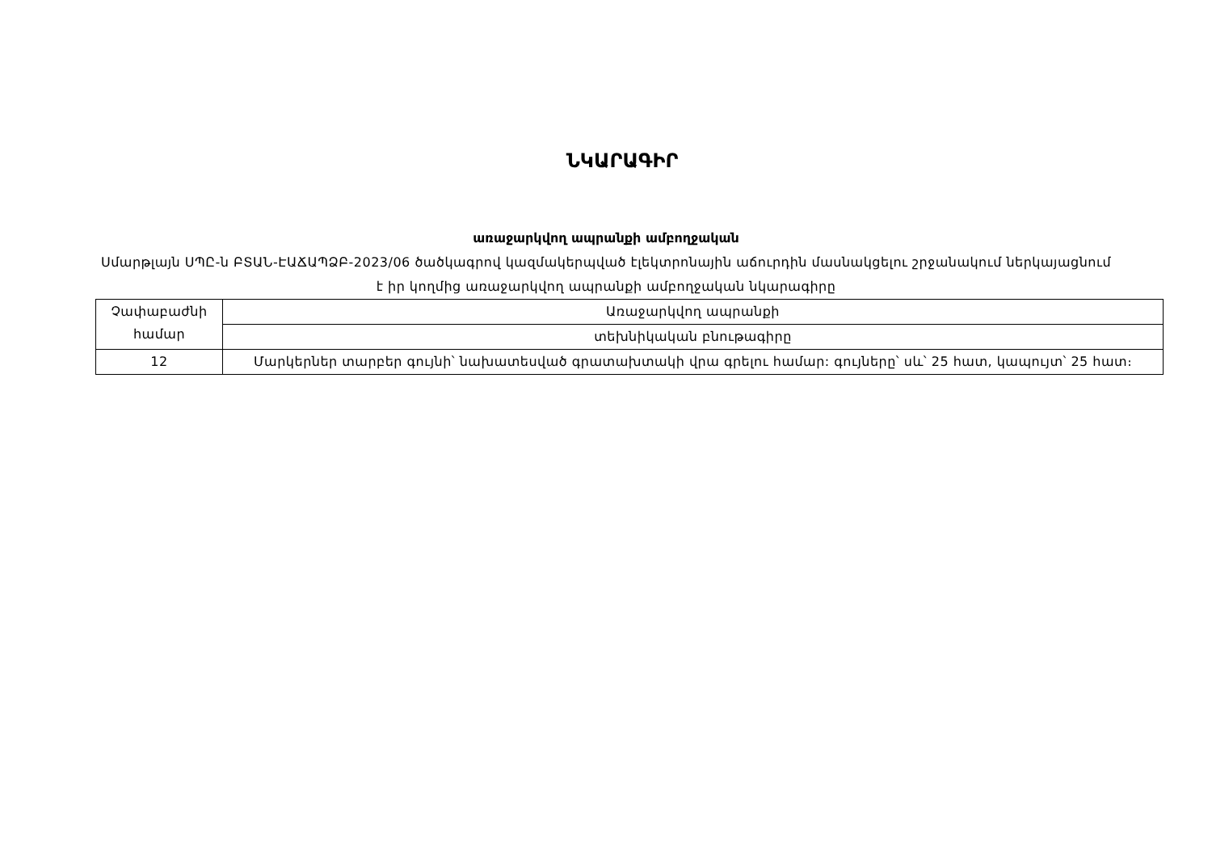ՆԿԱՐԱԳԻՐ
առաջարկվող ապրանքի ամբողջական
Սմարթլայն ՍՊԸ-ն ԲՏԱՆ-ԷԱՃԱՊՁԲ-2023/06 ծածկագրով կազմակերպված էլեկտրոնային աճուրդին մասնակցելու շրջանակում ներկայացնում է իր կողմից առաջարկվող ապրանքի ամբողջական նկարագիրը
| Չափաբաժնի համար | Առաջարկվող ապրանքի |
| | տեխնիկական բնութագիրը |
| 12 | Մարկերներ տարբեր գույնի՝ նախատեսված գրատախտակի վրա գրելու համար: գույները՝ սև՝ 25 հատ, կապույտ՝ 25 հատ։ |